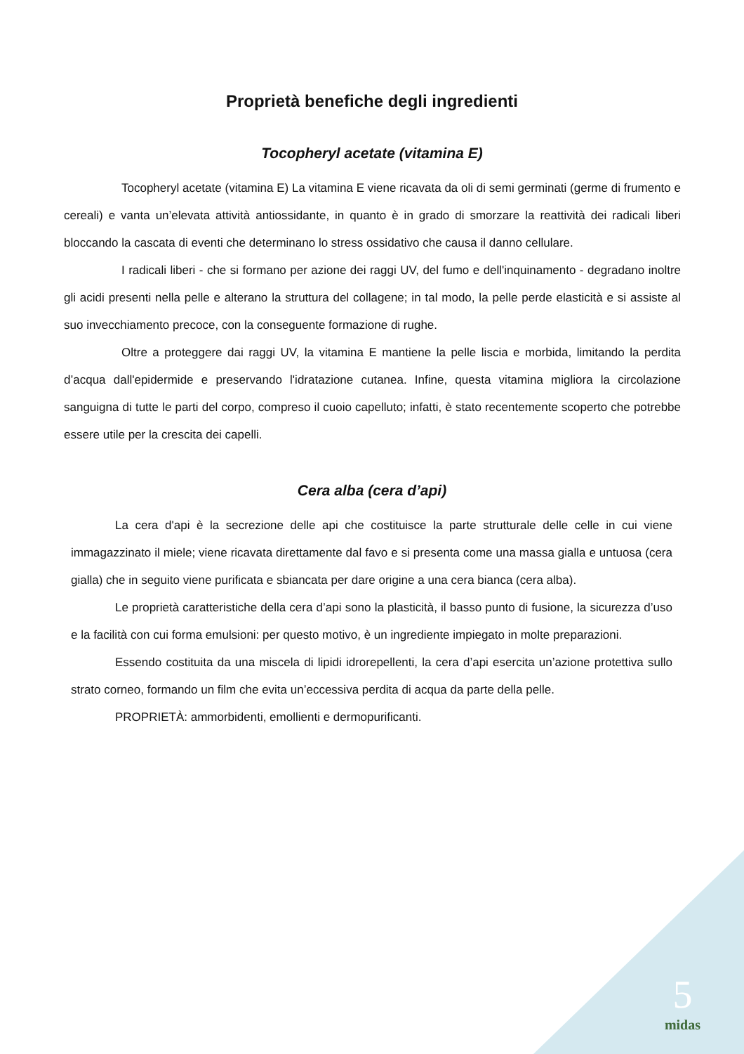Proprietà benefiche degli ingredienti
Tocopheryl acetate (vitamina E)
Tocopheryl acetate (vitamina E) La vitamina E viene ricavata da oli di semi germinati (germe di frumento e cereali) e vanta un’elevata attività antiossidante, in quanto è in grado di smorzare la reattività dei radicali liberi bloccando la cascata di eventi che determinano lo stress ossidativo che causa il danno cellulare.
I radicali liberi - che si formano per azione dei raggi UV, del fumo e dell'inquinamento - degradano inoltre gli acidi presenti nella pelle e alterano la struttura del collagene; in tal modo, la pelle perde elasticità e si assiste al suo invecchiamento precoce, con la conseguente formazione di rughe.
Oltre a proteggere dai raggi UV, la vitamina E mantiene la pelle liscia e morbida, limitando la perdita d’acqua dall'epidermide e preservando l'idratazione cutanea. Infine, questa vitamina migliora la circolazione sanguigna di tutte le parti del corpo, compreso il cuoio capelluto; infatti, è stato recentemente scoperto che potrebbe essere utile per la crescita dei capelli.
Cera alba (cera d’api)
La cera d'api è la secrezione delle api che costituisce la parte strutturale delle celle in cui viene immagazzinato il miele; viene ricavata direttamente dal favo e si presenta come una massa gialla e untuosa (cera gialla) che in seguito viene purificata e sbiancata per dare origine a una cera bianca (cera alba).
Le proprietà caratteristiche della cera d’api sono la plasticità, il basso punto di fusione, la sicurezza d’uso e la facilità con cui forma emulsioni: per questo motivo, è un ingrediente impiegato in molte preparazioni.
Essendo costituita da una miscela di lipidi idrorepellenti, la cera d’api esercita un’azione protettiva sullo strato corneo, formando un film che evita un’eccessiva perdita di acqua da parte della pelle.
PROPRIETÀ: ammorbidenti, emollienti e dermopurificanti.
5
midas